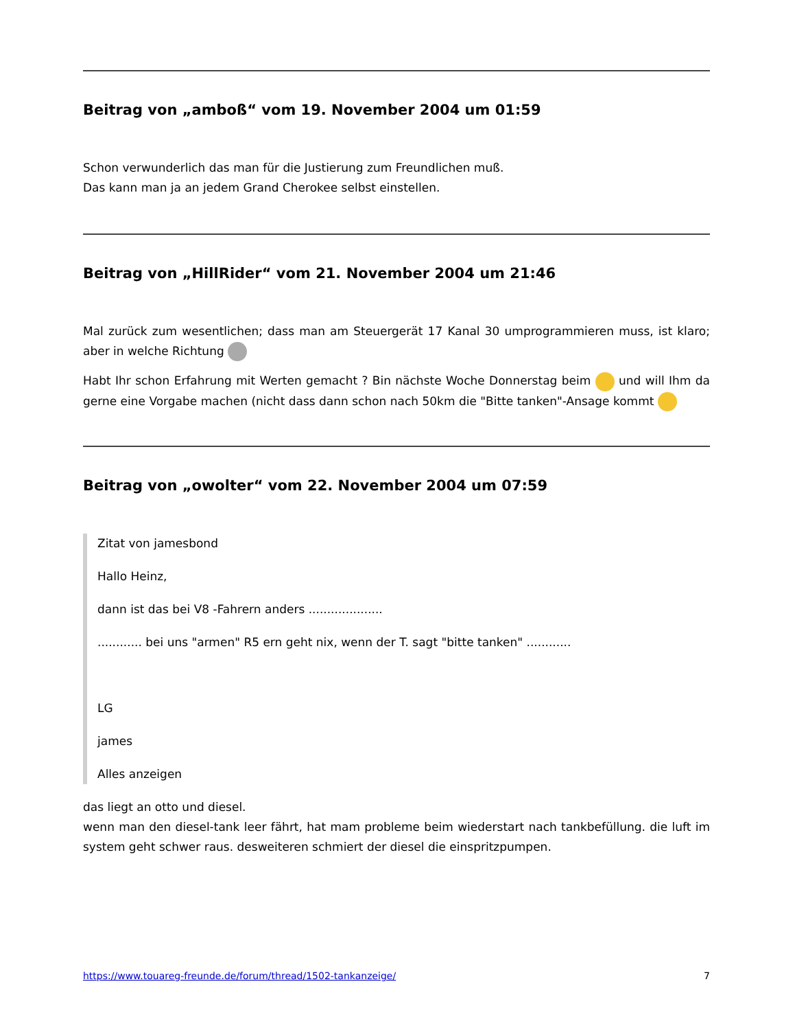Beitrag von „amboß“ vom 19. November 2004 um 01:59
Schon verwunderlich das man für die Justierung zum Freundlichen muß.
Das kann man ja an jedem Grand Cherokee selbst einstellen.
Beitrag von „HillRider“ vom 21. November 2004 um 21:46
Mal zurück zum wesentlichen; dass man am Steuergerät 17 Kanal 30 umprogrammieren muss, ist klaro; aber in welche Richtung
Habt Ihr schon Erfahrung mit Werten gemacht ? Bin nächste Woche Donnerstag beim und will Ihm da gerne eine Vorgabe machen (nicht dass dann schon nach 50km die "Bitte tanken"-Ansage kommt
Beitrag von „owolter“ vom 22. November 2004 um 07:59
Zitat von jamesbond
Hallo Heinz,
dann ist das bei V8 -Fahrern anders ....................
............ bei uns "armen" R5 ern geht nix, wenn der T. sagt "bitte tanken" ............
LG
james
Alles anzeigen
das liegt an otto und diesel.
wenn man den diesel-tank leer fährt, hat mam probleme beim wiederstart nach tankbefüllung. die luft im system geht schwer raus. desweiteren schmiert der diesel die einspritzpumpen.
https://www.touareg-freunde.de/forum/thread/1502-tankanzeige/ 7